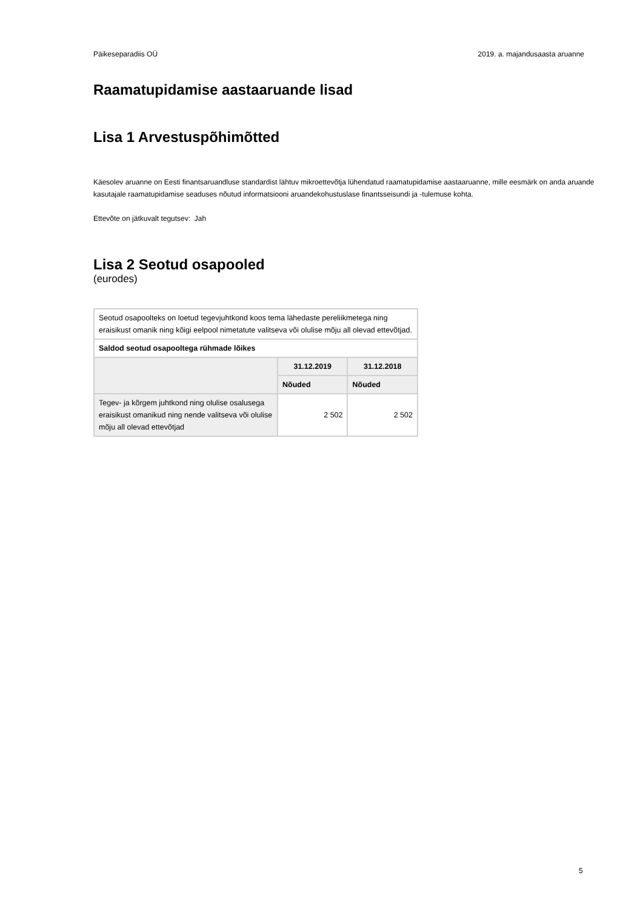Päikeseparadiis OÜ 2019. a. majandusaasta aruanne
Raamatupidamise aastaaruande lisad
Lisa 1 Arvestuspõhimõtted
Käesolev aruanne on Eesti finantsaruandluse standardist lähtuv mikroettevõtja lühendatud raamatupidamise aastaaruanne, mille eesmärk on anda aruande kasutajale raamatupidamise seaduses nõutud informatsiooni aruandekohustuslase finantsseisundi ja -tulemuse kohta.
Ettevõte on jätkuvalt tegutsev: Jah
Lisa 2 Seotud osapooled
(eurodes)
| Seotud osapoolteks on loetud tegevjuhtkond koos tema lähedaste pereliikmetega ning eraisikust omanik ning kõigi eelpool nimetatute valitseva või olulise mõju all olevad ettevõtjad. | | |
| Saldod seotud osapooltega rühmade lõikes | | |
| | 31.12.2019 | 31.12.2018 |
| | Nõuded | Nõuded |
| Tegev- ja kõrgem juhtkond ning olulise osalusega eraisikust omanikud ning nende valitseva või olulise mõju all olevad ettevõtjad | 2 502 | 2 502 |
5